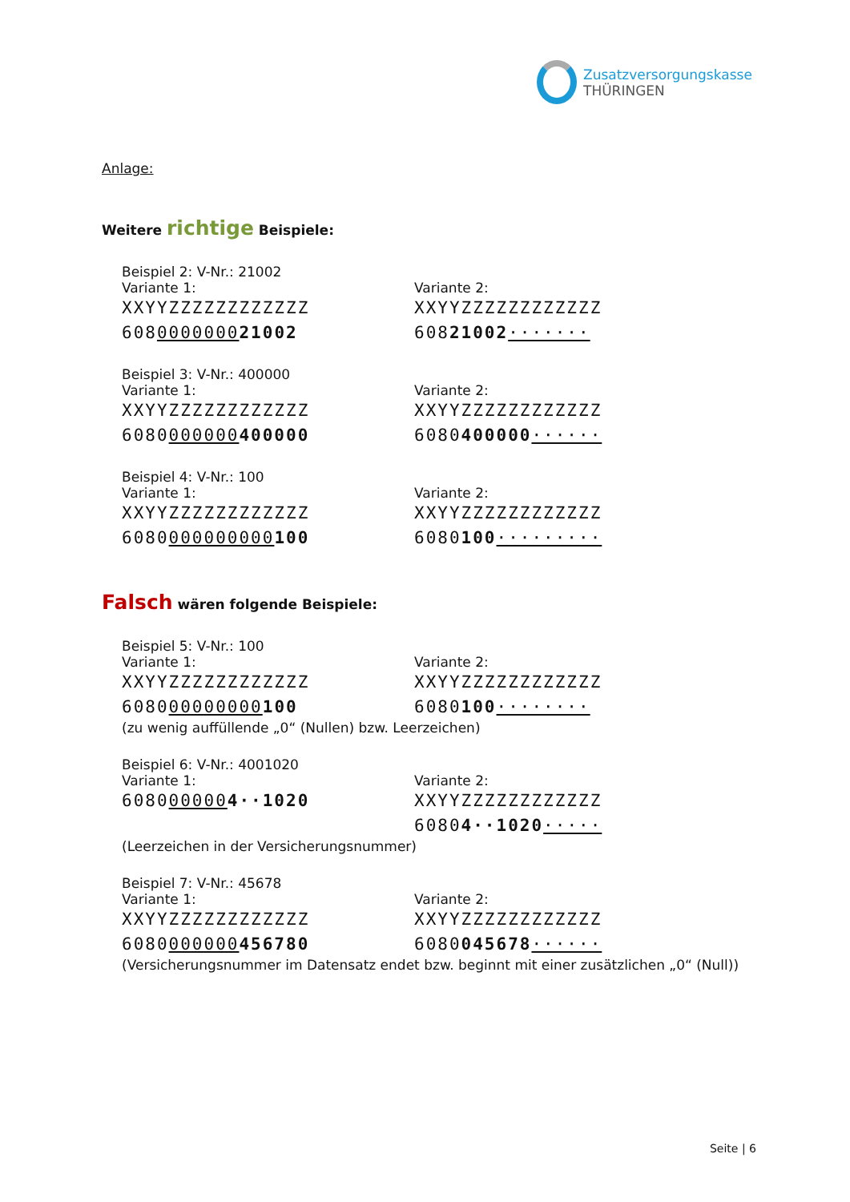Zusatzversorgungskasse
THÜRINGEN
Anlage:
Weitere richtige Beispiele:
Beispiel 2: V-Nr.: 21002
Variante 1:
XXYYZZZZZZZZZZZZ
608000000021002
Variante 2:
XXYYZZZZZZZZZZZZ
60821002·······
Beispiel 3: V-Nr.: 400000
Variante 1:
XXYYZZZZZZZZZZZZ
6080000000400000
Variante 2:
XXYYZZZZZZZZZZZZ
6080400000······
Beispiel 4: V-Nr.: 100
Variante 1:
XXYYZZZZZZZZZZZZ
6080000000000100
Variante 2:
XXYYZZZZZZZZZZZZ
6080100·········
Falsch wären folgende Beispiele:
Beispiel 5: V-Nr.: 100
Variante 1:
XXYYZZZZZZZZZZZZ
608000000000100
Variante 2:
XXYYZZZZZZZZZZZZ
6080100········
(zu wenig auffüllende „0“ (Nullen) bzw. Leerzeichen)
Beispiel 6: V-Nr.: 4001020
Variante 1:
6080000004··1020
Variante 2:
XXYYZZZZZZZZZZZZ
60804··1020·····
(Leerzeichen in der Versicherungsnummer)
Beispiel 7: V-Nr.: 45678
Variante 1:
XXYYZZZZZZZZZZZZ
6080000000456780
Variante 2:
XXYYZZZZZZZZZZZZ
6080045678······
(Versicherungsnummer im Datensatz endet bzw. beginnt mit einer zusätzlichen „0“ (Null))
Seite | 6